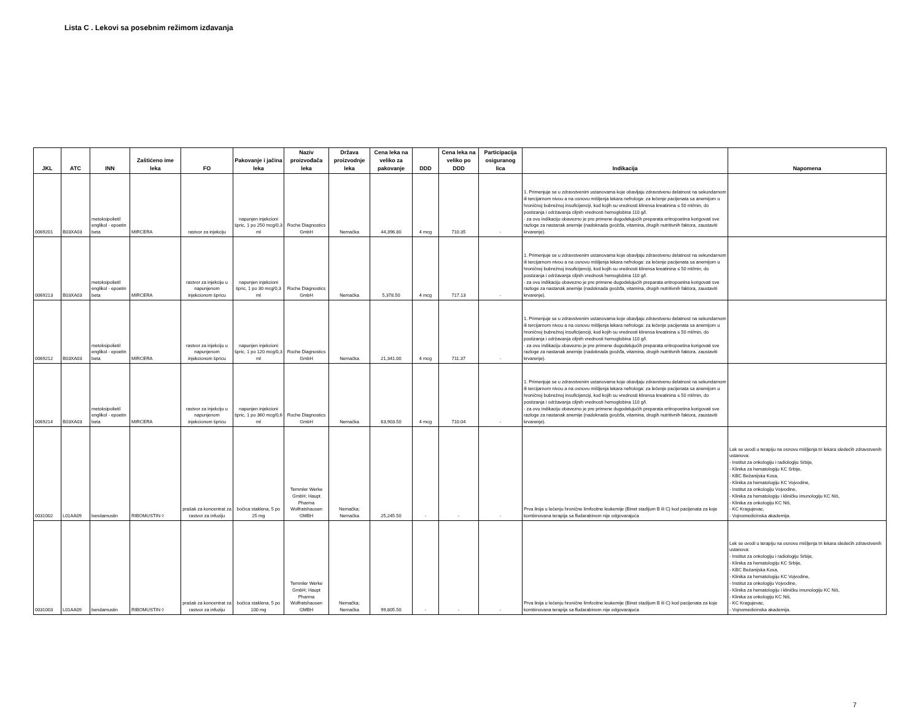Lista C . Lekovi sa posebnim režimom izdavanja
| JKL | ATC | INN | Zaštićeno ime leka | FO | Pakovanje i jačina leka | Naziv proizvođača leka | Država proizvodnje leka | Cena leka na veliko za pakovanje | DDD | Cena leka na veliko po DDD | Participacija osiguranog lica | Indikacija | Napomena |
| --- | --- | --- | --- | --- | --- | --- | --- | --- | --- | --- | --- | --- | --- |
| 0069201 | B03XA03 | metoksipolietil englikol - epoetin beta | MIRCERA | rastvor za injekciju | napunjen injekcioni špric, 1 po 250 mcg/0,3 ml | Roche Diagnostics GmbH | Nemačka | 44,396.80 | 4 mcg | 710.35 | - | 1. Primenjuje se u zdravstvenim ustanovama koje obavljaju zdravstvenu delatnost na sekundarnom ili tercijarnom nivou a na osnovu mišljenja lekara nefrologa: za lečenje pacijenata sa anemijom u hroničnoj bubrežnoj insuficijenciji, kod kojih su vrednosti klirensa kreatinina ≤ 50 ml/min, do postizanja i održavanja ciljnih vrednosti hemoglobina 110 g/l. - za ovu indikaciju obavezno je pre primene dugodelujućih preparata eritropoetina korigovati sve razloge za nastanak anemije (nadoknada gvožđa, vitamina, drugih nutritivnih faktora, zaustaviti krvarenje). | |
| 0069213 | B03XA03 | metoksipolietil englikol - epoetin beta | MIRCERA | rastvor za injekciju u napunjenom injekcionom špricu | napunjen injekcioni špric, 1 po 30 mcg/0,3 ml | Roche Diagnostics GmbH | Nemačka | 5,378.50 | 4 mcg | 717.13 | - | 1. Primenjuje se u zdravstvenim ustanovama koje obavljaju zdravstvenu delatnost na sekundarnom ili tercijarnom nivou a na osnovu mišljenja lekara nefrologa: za lečenje pacijenata sa anemijom u hroničnoj bubrežnoj insuficijenciji, kod kojih su vrednosti klirensa kreatinina ≤ 50 ml/min, do postizanja i održavanja ciljnih vrednosti hemoglobina 110 g/l. - za ovu indikaciju obavezno je pre primene dugodelujućih preparata eritropoetina korigovati sve razloge za nastanak anemije (nadoknada gvožđa, vitamina, drugih nutritivnih faktora, zaustaviti krvarenje). | |
| 0069212 | B03XA03 | metoksipolietil englikol - epoetin beta | MIRCERA | rastvor za injekciju u napunjenom injekcionom špricu | napunjen injekcioni špric, 1 po 120 mcg/0,3 ml | Roche Diagnostics GmbH | Nemačka | 21,341.00 | 4 mcg | 711.37 | - | 1. Primenjuje se u zdravstvenim ustanovama koje obavljaju zdravstvenu delatnost na sekundarnom ili tercijarnom nivou a na osnovu mišljenja lekara nefrologa: za lečenje pacijenata sa anemijom u hroničnoj bubrežnoj insuficijenciji, kod kojih su vrednosti klirensa kreatinina ≤ 50 ml/min, do postizanja i održavanja ciljnih vrednosti hemoglobina 110 g/l. - za ovu indikaciju obavezno je pre primene dugodelujućih preparata eritropoetina korigovati sve razloge za nastanak anemije (nadoknada gvožđa, vitamina, drugih nutritivnih faktora, zaustaviti krvarenje). | |
| 0069214 | B03XA03 | metoksipolietil englikol - epoetin beta | MIRCERA | rastvor za injekciju u napunjenom injekcionom špricu | napunjen injekcioni špric, 1 po 360 mcg/0,6 ml | Roche Diagnostics GmbH | Nemačka | 63,903.50 | 4 mcg | 710.04 | - | 1. Primenjuje se u zdravstvenim ustanovama koje obavljaju zdravstvenu delatnost na sekundarnom ili tercijarnom nivou a na osnovu mišljenja lekara nefrologa: za lečenje pacijenata sa anemijom u hroničnoj bubrežnoj insuficijenciji, kod kojih su vrednosti klirensa kreatinina ≤ 50 ml/min, do postizanja i održavanja ciljnih vrednosti hemoglobina 110 g/l. - za ovu indikaciju obavezno je pre primene dugodelujućih preparata eritropoetina korigovati sve razloge za nastanak anemije (nadoknada gvožđa, vitamina, drugih nutritivnih faktora, zaustaviti krvarenje). | |
| 0031002 | L01AA09 | bendamustin | RIBOMUSTIN ◊ | prašak za koncentrat za rastvor za infuziju | bočica staklena, 5 po 25 mg | Temmler Werke GmbH; Haupt Pharma Wolfratshausen GMBH | Nemačka; Nemačka | 25,245.50 | - | - | - | Prva linija u lečenju hronične limfocitne leukemije (Binet stadijum B ili C) kod pacijenata za koje kombinovana terapija sa fludarabinom nije odgovarajuća | Lek se uvodi u terapiju na osnovu mišljenja tri lekara sledećih zdravstvenih ustanova: - Institut za onkologiju i radiologiju Srbije, - Klinika za hematologiju KC Srbije, - KBC Bežanijska Kosa, - Klinika za hematologiju KC Vojvodine, - Institut za onkologiju Vojvodine, - Klinika za hematologiju i kliničku imunologiju KC Niš, - Klinika za onkologiju KC Niš, - KC Kragujevac, - Vojnomedicinska akademija. |
| 0031003 | L01AA09 | bendamustin | RIBOMUSTIN ◊ | prašak za koncentrat za rastvor za infuziju | bočica staklena, 5 po 100 mg | Temmler Werke GmbH; Haupt Pharma Wolfratshausen GMBH | Nemačka; Nemačka | 99,805.50 | - | - | - | Prva linija u lečenju hronične limfocitne leukemije (Binet stadijum B ili C) kod pacijenata za koje kombinovana terapija sa fludarabinom nije odgovarajuća | Lek se uvodi u terapiju na osnovu mišljenja tri lekara sledećih zdravstvenih ustanova: - Institut za onkologiju i radiologiju Srbije, - Klinika za hematologiju KC Srbije, - KBC Bežanijska Kosa, - Klinika za hematologiju KC Vojvodine, - Institut za onkologiju Vojvodine, - Klinika za hematologiju i kliničku imunologiju KC Niš, - Klinika za onkologiju KC Niš, - KC Kragujevac, - Vojnomedicinska akademija. |
7